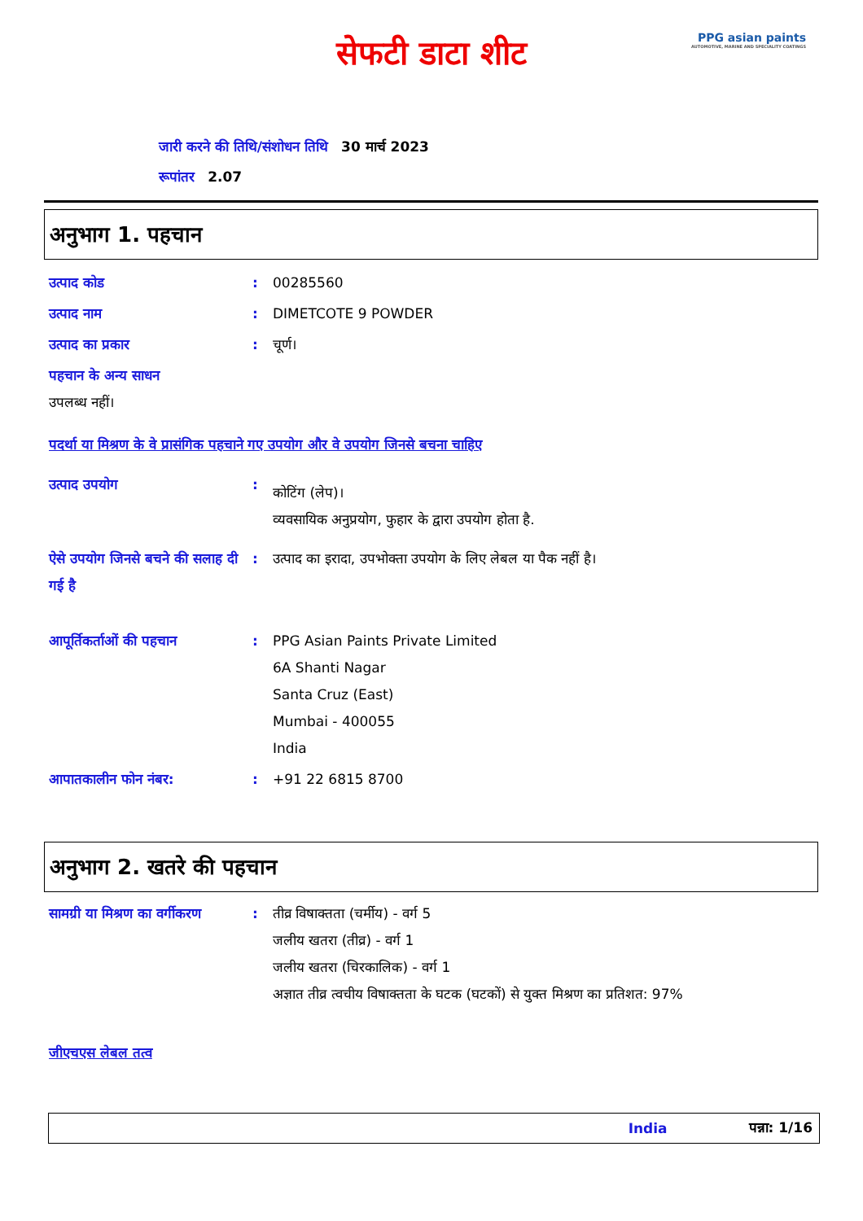सेफटी डाटा शीट
PPG asian paints
AUTOMOTIVE, MARINE AND SPECIALITY COATINGS
जारी करने की तिथि/संशोधन तिथि 30 मार्च 2023
रूपांतर 2.07
अनुभाग 1. पहचान
उत्पाद कोड : 00285560
उत्पाद नाम : DIMETCOTE 9 POWDER
उत्पाद का प्रकार : चूर्ण।
पहचान के अन्य साधन
उपलब्ध नहीं।
पदर्था या मिश्रण के वे प्रासंगिक पहचाने गए उपयोग और वे उपयोग जिनसे बचना चाहिए
उत्पाद उपयोग :
कोटिंग (लेप)।
व्यवसायिक अनुप्रयोग, फुहार के द्वारा उपयोग होता है.
ऐसे उपयोग जिनसे बचने की सलाह दी गई है
: उत्पाद का इरादा, उपभोक्ता उपयोग के लिए लेबल या पैक नहीं है।
आपूर्तिकर्ताओं की पहचान : PPG Asian Paints Private Limited
6A Shanti Nagar
Santa Cruz (East)
Mumbai - 400055
India
आपातकालीन फोन नंबर: : +91 22 6815 8700
अनुभाग 2. खतरे की पहचान
सामग्री या मिश्रण का वर्गीकरण
: तीव्र विषाक्तता (चर्मीय) - वर्ग 5
जलीय खतरा (तीव्र) - वर्ग 1
जलीय खतरा (चिरकालिक) - वर्ग 1
अज्ञात तीव्र त्वचीय विषाक्तता के घटक (घटकों) से युक्त मिश्रण का प्रतिशत: 97%
जीएचएस लेबल तत्व
India पन्ना: 1/16